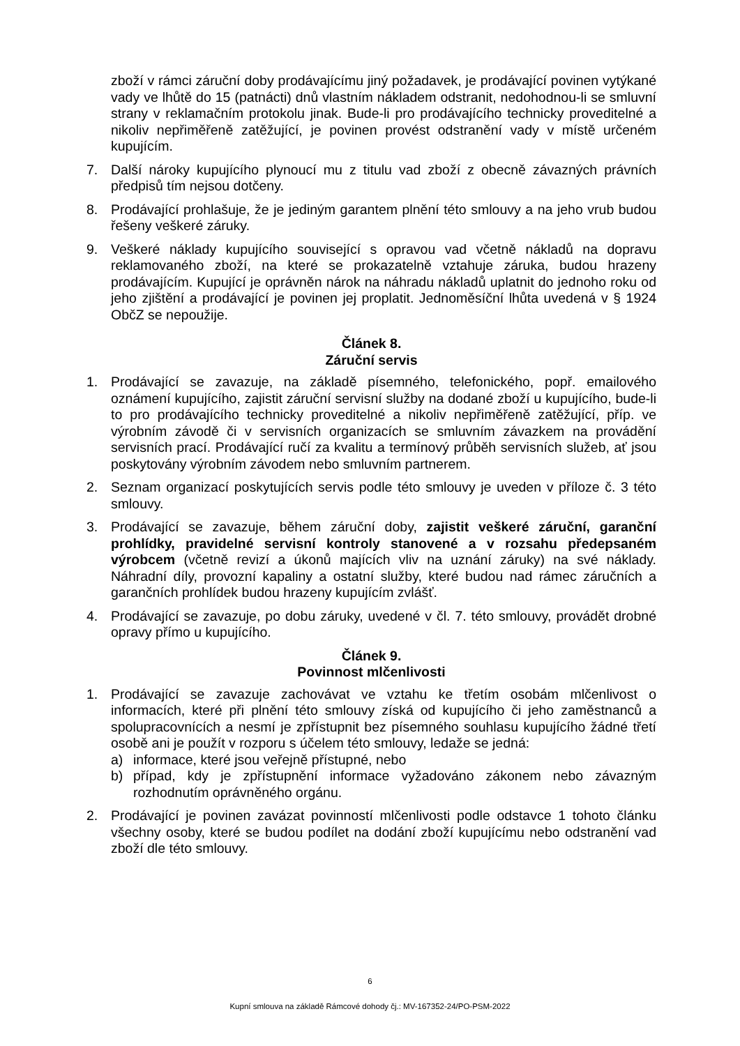zboží v rámci záruční doby prodávajícímu jiný požadavek, je prodávající povinen vytýkané vady ve lhůtě do 15 (patnácti) dnů vlastním nákladem odstranit, nedohodnou-li se smluvní strany v reklamačním protokolu jinak. Bude-li pro prodávajícího technicky proveditelné a nikoliv nepřiměřeně zatěžující, je povinen provést odstranění vady v místě určeném kupujícím.
7. Další nároky kupujícího plynoucí mu z titulu vad zboží z obecně závazných právních předpisů tím nejsou dotčeny.
8. Prodávající prohlašuje, že je jediným garantem plnění této smlouvy a na jeho vrub budou řešeny veškeré záruky.
9. Veškeré náklady kupujícího související s opravou vad včetně nákladů na dopravu reklamovaného zboží, na které se prokazatelně vztahuje záruka, budou hrazeny prodávajícím. Kupující je oprávněn nárok na náhradu nákladů uplatnit do jednoho roku od jeho zjištění a prodávající je povinen jej proplatit. Jednoměsíční lhůta uvedená v § 1924 ObčZ se nepoužije.
Článek 8.
Záruční servis
1. Prodávající se zavazuje, na základě písemného, telefonického, popř. emailového oznámení kupujícího, zajistit záruční servisní služby na dodané zboží u kupujícího, bude-li to pro prodávajícího technicky proveditelné a nikoliv nepřiměřeně zatěžující, příp. ve výrobním závodě či v servisních organizacích se smluvním závazkem na provádění servisních prací. Prodávající ručí za kvalitu a termínový průběh servisních služeb, ať jsou poskytovány výrobním závodem nebo smluvním partnerem.
2. Seznam organizací poskytujících servis podle této smlouvy je uveden v příloze č. 3 této smlouvy.
3. Prodávající se zavazuje, během záruční doby, zajistit veškeré záruční, garanční prohlídky, pravidelné servisní kontroly stanovené a v rozsahu předepsaném výrobcem (včetně revizí a úkonů majících vliv na uznání záruky) na své náklady. Náhradní díly, provozní kapaliny a ostatní služby, které budou nad rámec záručních a garančních prohlídek budou hrazeny kupujícím zvlášť.
4. Prodávající se zavazuje, po dobu záruky, uvedené v čl. 7. této smlouvy, provádět drobné opravy přímo u kupujícího.
Článek 9.
Povinnost mlčenlivosti
1. Prodávající se zavazuje zachovávat ve vztahu ke třetím osobám mlčenlivost o informacích, které při plnění této smlouvy získá od kupujícího či jeho zaměstnanců a spolupracovnících a nesmí je zpřístupnit bez písemného souhlasu kupujícího žádné třetí osobě ani je použít v rozporu s účelem této smlouvy, ledaže se jedná:
a) informace, které jsou veřejně přístupné, nebo
b) případ, kdy je zpřístupnění informace vyžadováno zákonem nebo závazným rozhodnutím oprávněného orgánu.
2. Prodávající je povinen zavázat povinností mlčenlivosti podle odstavce 1 tohoto článku všechny osoby, které se budou podílet na dodání zboží kupujícímu nebo odstranění vad zboží dle této smlouvy.
6
Kupní smlouva na základě Rámcové dohody čj.: MV-167352-24/PO-PSM-2022